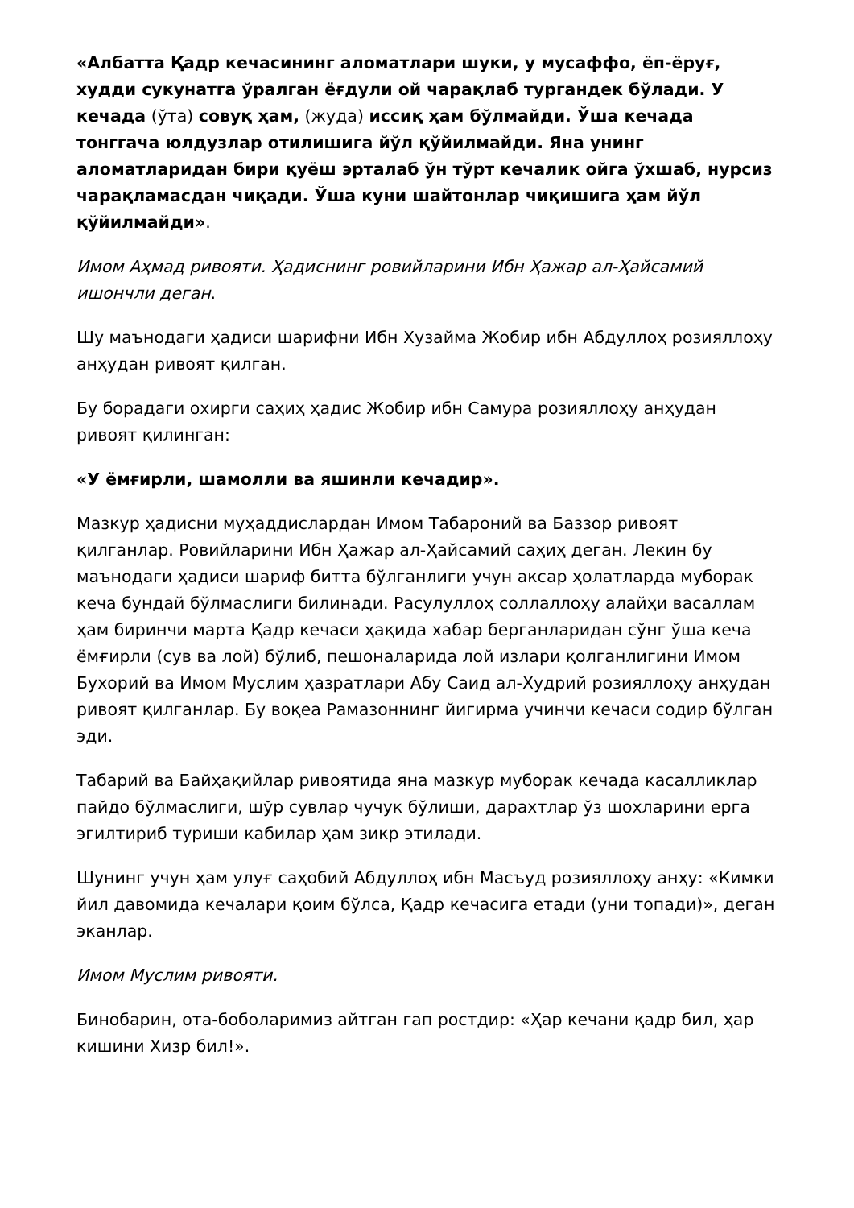«Албатта Қадр кечасининг аломатлари шуки, у мусаффо, ёп-ёруғ, худди сукунатга ўралган ёғдули ой чарақлаб тургандек бўлади. У кечада (ўта) совуқ ҳам, (жуда) иссиқ ҳам бўлмайди. Ўша кечада тонггача юлдузлар отилишига йўл қўйилмайди. Яна унинг аломатларидан бири қуёш эрталаб ўн тўрт кечалик ойга ўхшаб, нурсиз чарақламасдан чиқади. Ўша куни шайтонлар чиқишига ҳам йўл қўйилмайди».
Имом Аҳмад ривояти. Ҳадиснинг ровийларини Ибн Ҳажар ал-Ҳайсамий ишончли деган.
Шу маънодаги ҳадиси шарифни Ибн Хузайма Жобир ибн Абдуллоҳ розияллоҳу анҳудан ривоят қилган.
Бу борадаги охирги саҳиҳ ҳадис Жобир ибн Самура розияллоҳу анҳудан ривоят қилинган:
«У ёмғирли, шамолли ва яшинли кечадир».
Мазкур ҳадисни муҳаддислардан Имом Табароний ва Баззор ривоят қилганлар. Ровийларини Ибн Ҳажар ал-Ҳайсамий саҳиҳ деган. Лекин бу маънодаги ҳадиси шариф битта бўлганлиги учун аксар ҳолатларда муборак кеча бундай бўлмаслиги билинади. Расулуллоҳ соллаллоҳу алайҳи васаллам ҳам биринчи марта Қадр кечаси ҳақида хабар берганларидан сўнг ўша кеча ёмғирли (сув ва лой) бўлиб, пешоналарида лой излари қолганлигини Имом Бухорий ва Имом Муслим ҳазратлари Абу Саид ал-Худрий розияллоҳу анҳудан ривоят қилганлар. Бу воқеа Рамазоннинг йигирма учинчи кечаси содир бўлган эди.
Табарий ва Байҳақийлар ривоятида яна мазкур муборак кечада касалликлар пайдо бўлмаслиги, шўр сувлар чучук бўлиши, дарахтлар ўз шохларини ерга эгилтириб туриши кабилар ҳам зикр этилади.
Шунинг учун ҳам улуғ саҳобий Абдуллоҳ ибн Масъуд розияллоҳу анҳу: «Кимки йил давомида кечалари қоим бўлса, Қадр кечасига етади (уни топади)», деган эканлар.
Имом Муслим ривояти.
Бинобарин, ота-боболаримиз айтган гап ростдир: «Ҳар кечани қадр бил, ҳар кишини Хизр бил!».